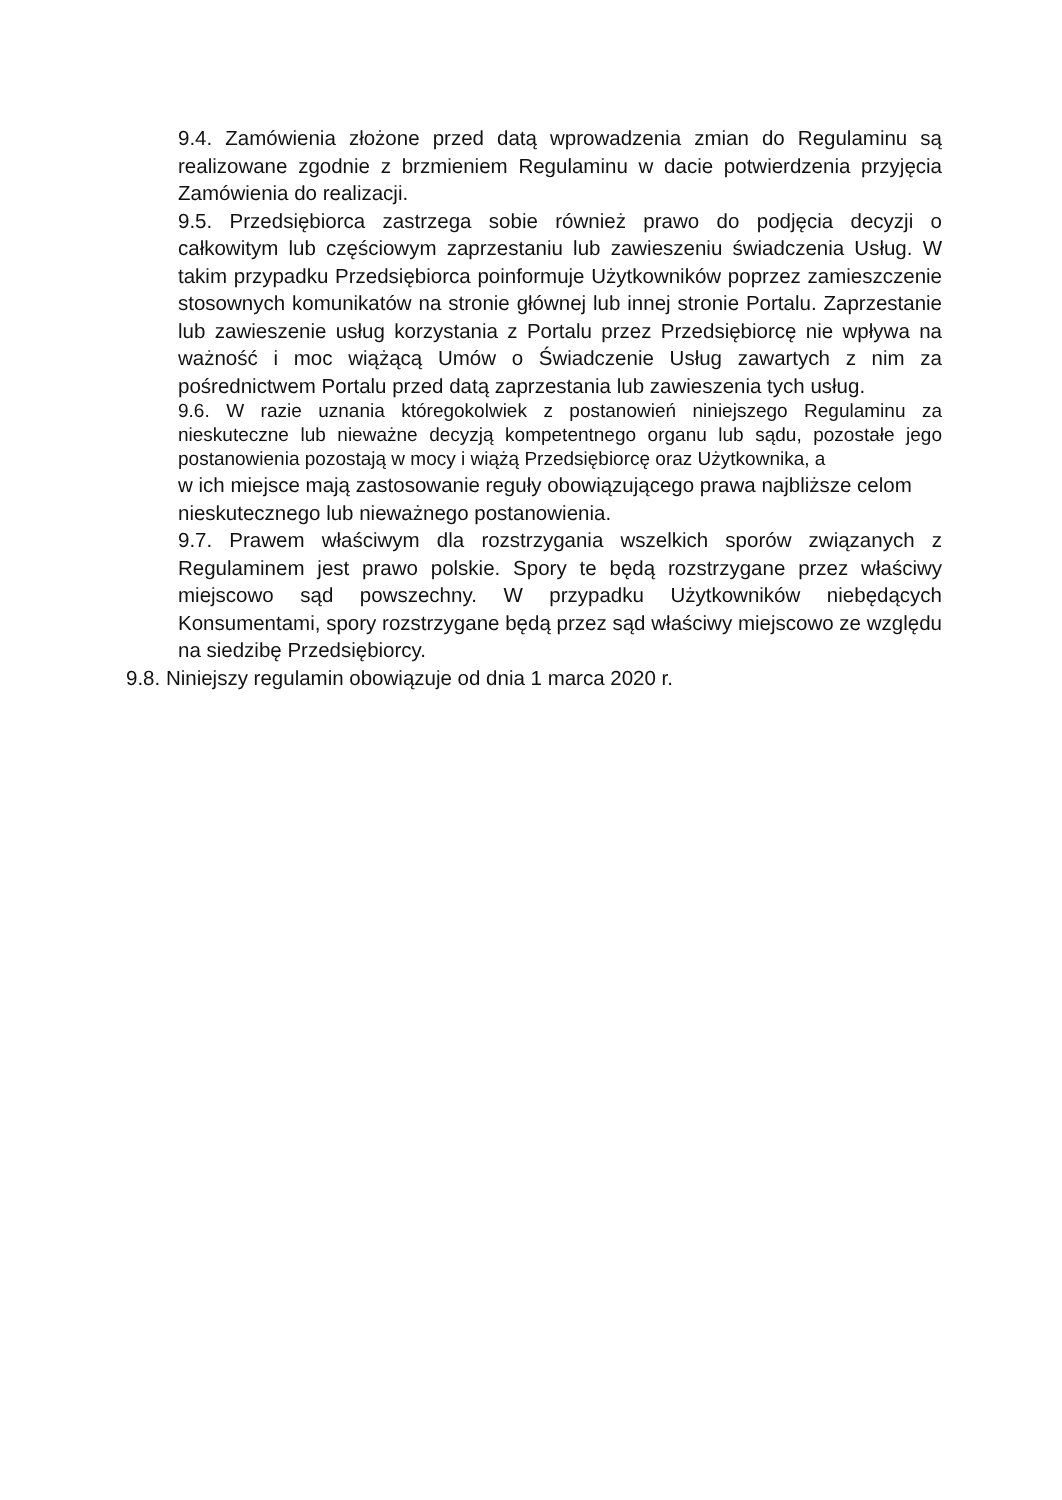9.4. Zamówienia złożone przed datą wprowadzenia zmian do Regulaminu są realizowane zgodnie z brzmieniem Regulaminu w dacie potwierdzenia przyjęcia Zamówienia do realizacji.
9.5. Przedsiębiorca zastrzega sobie również prawo do podjęcia decyzji o całkowitym lub częściowym zaprzestaniu lub zawieszeniu świadczenia Usług. W takim przypadku Przedsiębiorca poinformuje Użytkowników poprzez zamieszczenie stosownych komunikatów na stronie głównej lub innej stronie Portalu. Zaprzestanie lub zawieszenie usług korzystania z Portalu przez Przedsiębiorcę nie wpływa na ważność i moc wiążącą Umów o Świadczenie Usług zawartych z nim za pośrednictwem Portalu przed datą zaprzestania lub zawieszenia tych usług.
9.6. W razie uznania któregokolwiek z postanowień niniejszego Regulaminu za nieskuteczne lub nieważne decyzją kompetentnego organu lub sądu, pozostałe jego postanowienia pozostają w mocy i wiążą Przedsiębiorcę oraz Użytkownika, a
w ich miejsce mają zastosowanie reguły obowiązującego prawa najbliższe celom nieskutecznego lub nieważnego postanowienia.
9.7. Prawem właściwym dla rozstrzygania wszelkich sporów związanych z Regulaminem jest prawo polskie. Spory te będą rozstrzygane przez właściwy miejscowo sąd powszechny. W przypadku Użytkowników niebędących Konsumentami, spory rozstrzygane będą przez sąd właściwy miejscowo ze względu na siedzibę Przedsiębiorcy.
9.8. Niniejszy regulamin obowiązuje od dnia 1 marca 2020 r.